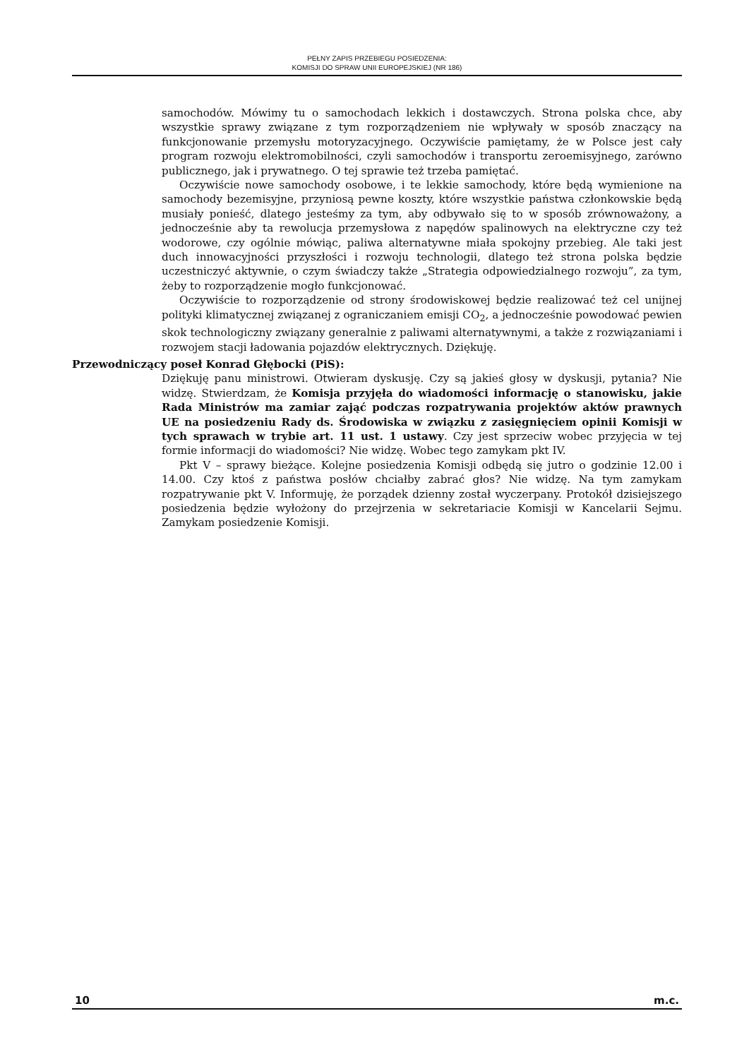PEŁNY ZAPIS PRZEBIEGU POSIEDZENIA:
KOMISJI DO SPRAW UNII EUROPEJSKIEJ (NR 186)
samochodów. Mówimy tu o samochodach lekkich i dostawczych. Strona polska chce, aby wszystkie sprawy związane z tym rozporządzeniem nie wpływały w sposób znaczący na funkcjonowanie przemysłu motoryzacyjnego. Oczywiście pamiętamy, że w Polsce jest cały program rozwoju elektromobilności, czyli samochodów i transportu zeroemisyjnego, zarówno publicznego, jak i prywatnego. O tej sprawie też trzeba pamiętać.
Oczywiście nowe samochody osobowe, i te lekkie samochody, które będą wymienione na samochody bezemisyjne, przyniosą pewne koszty, które wszystkie państwa członkowskie będą musiały ponieść, dlatego jesteśmy za tym, aby odbywało się to w sposób zrównoważony, a jednocześnie aby ta rewolucja przemysłowa z napędów spalinowych na elektryczne czy też wodorowe, czy ogólnie mówiąc, paliwa alternatywne miała spokojny przebieg. Ale taki jest duch innowacyjności przyszłości i rozwoju technologii, dlatego też strona polska będzie uczestniczyć aktywnie, o czym świadczy także „Strategia odpowiedzialnego rozwoju”, za tym, żeby to rozporządzenie mogło funkcjonować.
Oczywiście to rozporządzenie od strony środowiskowej będzie realizować też cel unijnej polityki klimatycznej związanej z ograniczaniem emisji CO<sub>2</sub>, a jednocześnie powodować pewien skok technologiczny związany generalnie z paliwami alternatywnymi, a także z rozwiązaniami i rozwojem stacji ładowania pojazdów elektrycznych. Dziękuję.
Przewodniczący poseł Konrad Głębocki (PiS):
Dziękuję panu ministrowi. Otwieram dyskusję. Czy są jakieś głosy w dyskusji, pytania? Nie widzę. Stwierdzam, że Komisja przyjęła do wiadomości informację o stanowisku, jakie Rada Ministrów ma zamiar zająć podczas rozpatrywania projektów aktów prawnych UE na posiedzeniu Rady ds. Środowiska w związku z zasięgnięciem opinii Komisji w tych sprawach w trybie art. 11 ust. 1 ustawy. Czy jest sprzeciw wobec przyjęcia w tej formie informacji do wiadomości? Nie widzę. Wobec tego zamykam pkt IV.
Pkt V – sprawy bieżące. Kolejne posiedzenia Komisji odbędą się jutro o godzinie 12.00 i 14.00. Czy ktoś z państwa posłów chciałby zabrać głos? Nie widzę. Na tym zamykam rozpatrywanie pkt V. Informuję, że porządek dzienny został wyczerpany. Protokół dzisiejszego posiedzenia będzie wyłożony do przejrzenia w sekretariacie Komisji w Kancelarii Sejmu. Zamykam posiedzenie Komisji.
10 m.c.